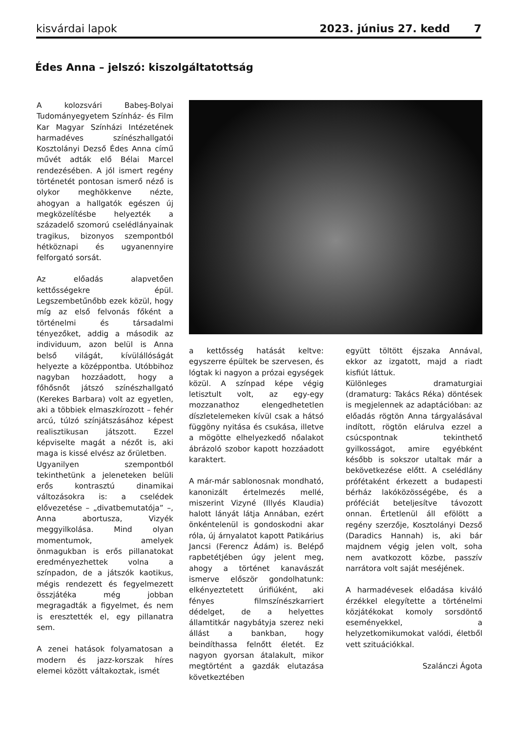kisvárdai lapok 2023. június 27. kedd 7
Édes Anna – jelszó: kiszolgáltatottság
A kolozsvári Babeş-Bolyai Tudományegyetem Színház- és Film Kar Magyar Színházi Intézetének harmadéves színészhallgatói Kosztolányi Dezső Édes Anna című művét adták elő Bélai Marcel rendezésében. A jól ismert regény történetét pontosan ismerő néző is olykor meghökkenve nézte, ahogyan a hallgatók egészen új megközelítésbe helyezték a századelő szomorú cselédlányainak tragikus, bizonyos szempontból hétköznapi és ugyanennyire felforgató sorsát.
Az előadás alapvetően kettősségekre épül. Legszembetűnőbb ezek közül, hogy míg az első felvonás főként a történelmi és társadalmi tényezőket, addig a második az individuum, azon belül is Anna belső világát, kívülállóságát helyezte a középpontba. Utóbbihoz nagyban hozzáadott, hogy a főhősnőt játszó színészhallgató (Kerekes Barbara) volt az egyetlen, aki a többiek elmaszkírozott – fehér arcú, túlzó színjátszásához képest realisztikusan játszott. Ezzel képviselte magát a nézőt is, aki maga is kissé elvész az őrületben.
Ugyanilyen szempontból tekinthetünk a jeleneteken belüli erős kontrasztú dinamikai változásokra is: a cselédek elővezetése – „divatbemutatója” –, Anna abortusza, Vizyék meggyilkolása. Mind olyan momentumok, amelyek önmagukban is erős pillanatokat eredményezhettek volna a színpadon, de a játszók kaotikus, mégis rendezett és fegyelmezett összjátéka még jobban megragadták a figyelmet, és nem is eresztették el, egy pillanatra sem.
A zenei hatások folyamatosan a modern és jazz-korszak híres elemei között váltakoztak, ismét
a kettősség hatását keltve: egyszerre épültek be szervesen, és lógtak ki nagyon a prózai egységek közül. A színpad képe végig letisztult volt, az egy-egy mozzanathoz elengedhetetlen díszletelemeken kívül csak a hátsó függöny nyitása és csukása, illetve a mögötte elhelyezkedő nőalakot ábrázoló szobor kapott hozzáadott karaktert.
A már-már sablonosnak mondható, kanonizált értelmezés mellé, miszerint Vizyné (Illyés Klaudia) halott lányát látja Annában, ezért önkéntelenül is gondoskodni akar róla, új árnyalatot kapott Patikárius Jancsi (Ferencz Ádám) is. Belépő rapbetétjében úgy jelent meg, ahogy a történet kanavászát ismerve először gondolhatunk: elkényeztetett úrifiúként, aki fényes filmszínészkarriert dédelget, de a helyettes államtitkár nagybátyja szerez neki állást a bankban, hogy beindíthassa felnőtt életét. Ez nagyon gyorsan átalakult, mikor megtörtént a gazdák elutazása következtében
együtt töltött éjszaka Annával, ekkor az izgatott, majd a riadt kisfiút láttuk.
Különleges dramaturgiai (dramaturg: Takács Réka) döntések is megjelennek az adaptációban: az előadás rögtön Anna tárgyalásával indított, rögtön elárulva ezzel a csúcspontnak tekinthető gyilkosságot, amire egyébként később is sokszor utaltak már a bekövetkezése előtt. A cselédlány prófétaként érkezett a budapesti bérház lakóközösségébe, és a próféciát beteljesítve távozott onnan. Értetlenül áll efölött a regény szerzője, Kosztolányi Dezső (Daradics Hannah) is, aki bár majdnem végig jelen volt, soha nem avatkozott közbe, passzív narrátora volt saját meséjének.
A harmadévesek előadása kiváló érzékkel elegyítette a történelmi közjátékokat komoly sorsdöntő eseményekkel, a helyzetkomikumokat valódi, életből vett szituációkkal.
Szalánczi Ágota